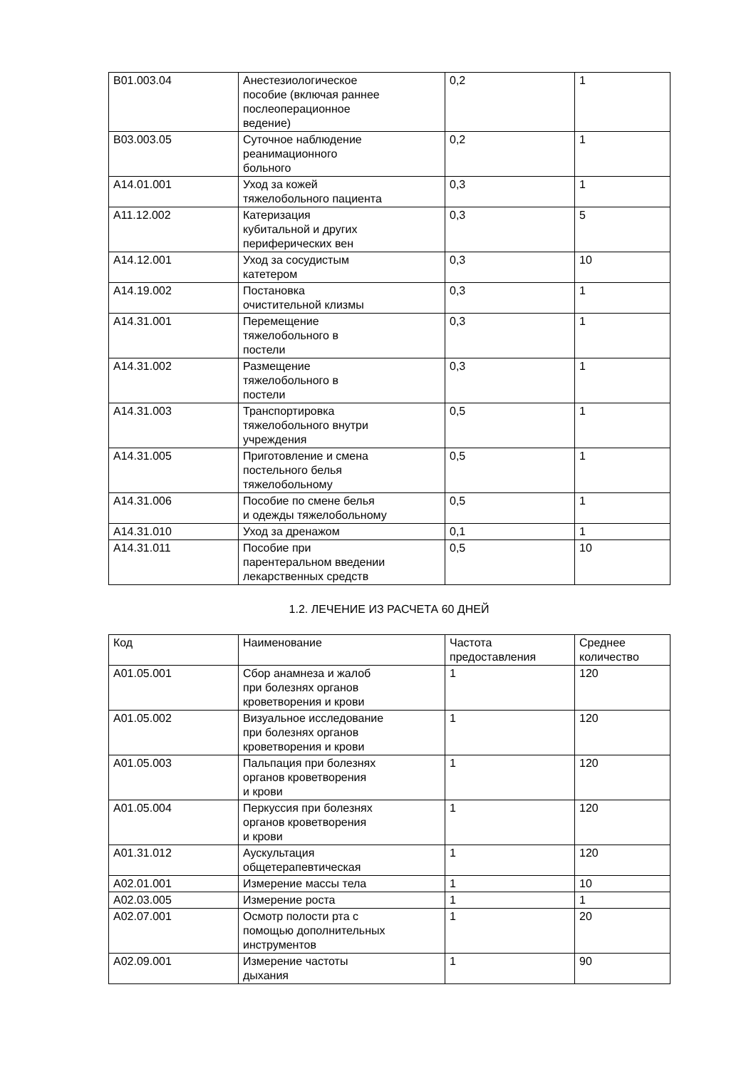| B01.003.04 | Анестезиологическое пособие (включая раннее послеоперационное ведение) | 0,2 | 1 |
| B03.003.05 | Суточное наблюдение реанимационного больного | 0,2 | 1 |
| A14.01.001 | Уход за кожей тяжелобольного пациента | 0,3 | 1 |
| A11.12.002 | Катеризация кубитальной и других периферических вен | 0,3 | 5 |
| A14.12.001 | Уход за сосудистым катетером | 0,3 | 10 |
| A14.19.002 | Постановка очистительной клизмы | 0,3 | 1 |
| A14.31.001 | Перемещение тяжелобольного в постели | 0,3 | 1 |
| A14.31.002 | Размещение тяжелобольного в постели | 0,3 | 1 |
| A14.31.003 | Транспортировка тяжелобольного внутри учреждения | 0,5 | 1 |
| A14.31.005 | Приготовление и смена постельного белья тяжелобольному | 0,5 | 1 |
| A14.31.006 | Пособие по смене белья и одежды тяжелобольному | 0,5 | 1 |
| A14.31.010 | Уход за дренажом | 0,1 | 1 |
| A14.31.011 | Пособие при парентеральном введении лекарственных средств | 0,5 | 10 |
1.2. ЛЕЧЕНИЕ ИЗ РАСЧЕТА 60 ДНЕЙ
| Код | Наименование | Частота предоставления | Среднее количество |
| --- | --- | --- | --- |
| A01.05.001 | Сбор анамнеза и жалоб при болезнях органов кроветворения и крови | 1 | 120 |
| A01.05.002 | Визуальное исследование при болезнях органов кроветворения и крови | 1 | 120 |
| A01.05.003 | Пальпация при болезнях органов кроветворения и крови | 1 | 120 |
| A01.05.004 | Перкуссия при болезнях органов кроветворения и крови | 1 | 120 |
| A01.31.012 | Аускультация общетерапевтическая | 1 | 120 |
| A02.01.001 | Измерение массы тела | 1 | 10 |
| A02.03.005 | Измерение роста | 1 | 1 |
| A02.07.001 | Осмотр полости рта с помощью дополнительных инструментов | 1 | 20 |
| A02.09.001 | Измерение частоты дыхания | 1 | 90 |